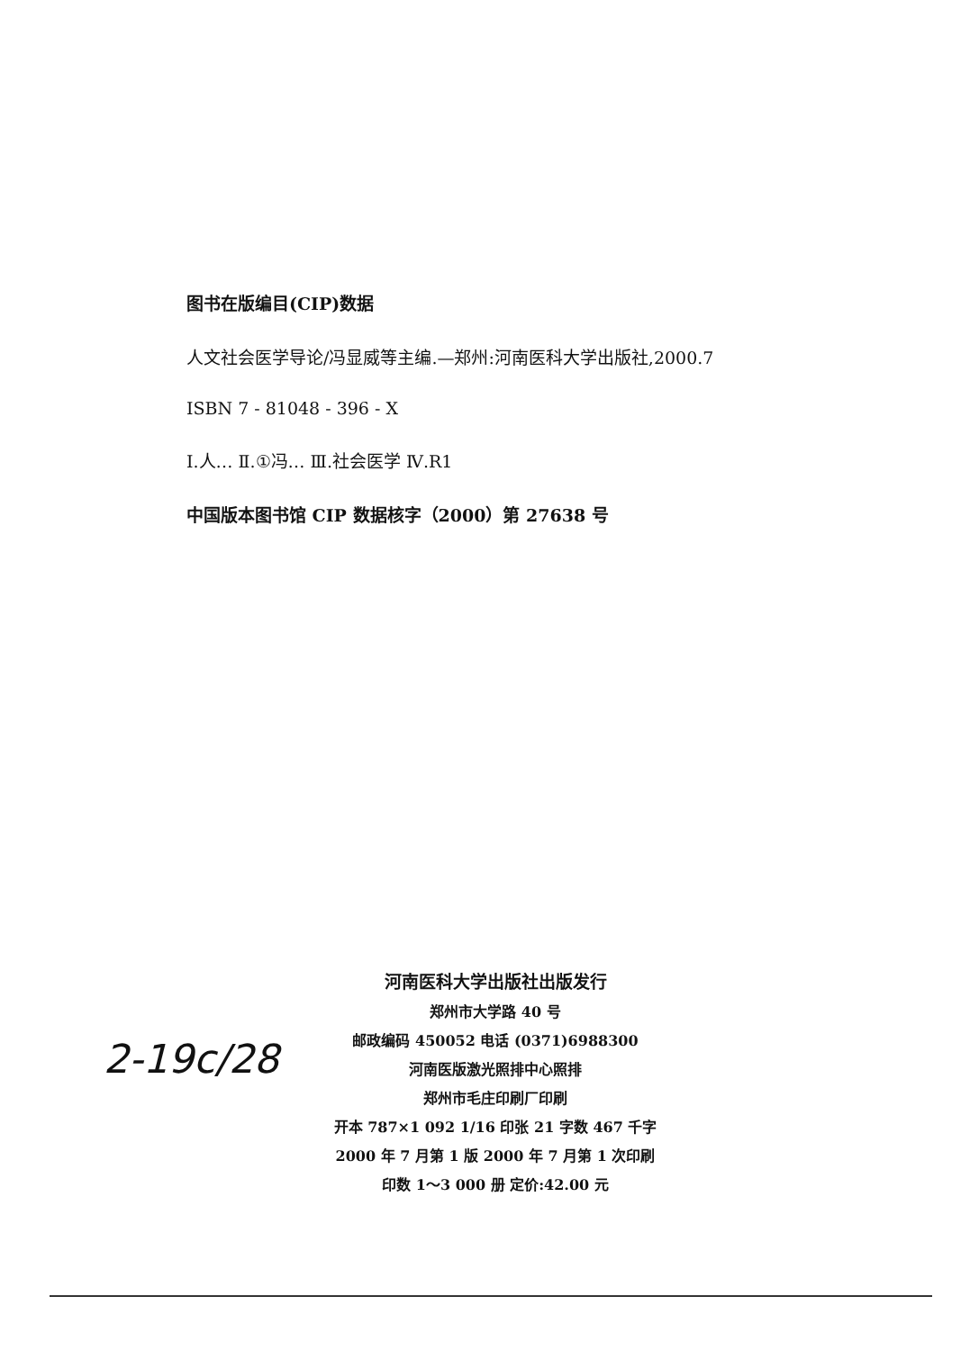图书在版编目(CIP)数据
人文社会医学导论/冯显威等主编.—郑州:河南医科大学出版社,2000.7
ISBN 7 - 81048 - 396 - X
Ⅰ.人… Ⅱ.①冯… Ⅲ.社会医学 Ⅳ.R1
中国版本图书馆 CIP 数据核字（2000）第 27638 号
2-19c/28
河南医科大学出版社出版发行
郑州市大学路 40 号
邮政编码 450052 电话 (0371)6988300
河南医版激光照排中心照排
郑州市毛庄印刷厂印刷
开本 787×1 092 1/16 印张 21 字数 467 千字
2000 年 7 月第 1 版 2000 年 7 月第 1 次印刷
印数 1～3 000 册 定价:42.00 元